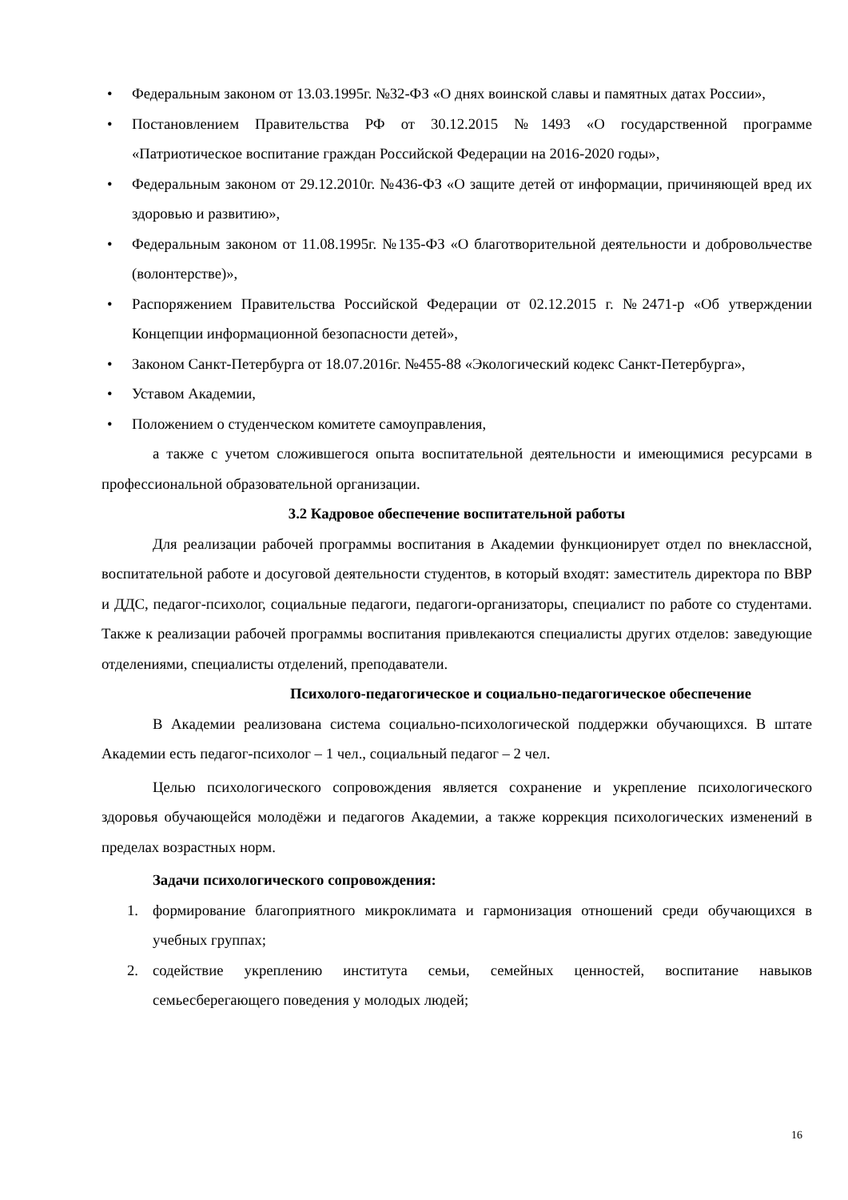• Федеральным законом от 13.03.1995г. №32-ФЗ «О днях воинской славы и памятных датах России»,
• Постановлением Правительства РФ от 30.12.2015 №1493 «О государственной программе «Патриотическое воспитание граждан Российской Федерации на 2016-2020 годы»,
• Федеральным законом от 29.12.2010г. №436-ФЗ «О защите детей от информации, причиняющей вред их здоровью и развитию»,
• Федеральным законом от 11.08.1995г. №135-ФЗ «О благотворительной деятельности и добровольчестве (волонтерстве)»,
• Распоряжением Правительства Российской Федерации от 02.12.2015 г. №2471-р «Об утверждении Концепции информационной безопасности детей»,
• Законом Санкт-Петербурга от 18.07.2016г. №455-88 «Экологический кодекс Санкт-Петербурга»,
• Уставом Академии,
• Положением о студенческом комитете самоуправления,
а также с учетом сложившегося опыта воспитательной деятельности и имеющимися ресурсами в профессиональной образовательной организации.
3.2 Кадровое обеспечение воспитательной работы
Для реализации рабочей программы воспитания в Академии функционирует отдел по внеклассной, воспитательной работе и досуговой деятельности студентов, в который входят: заместитель директора по ВВР и ДДС, педагог-психолог, социальные педагоги, педагоги-организаторы, специалист по работе со студентами. Также к реализации рабочей программы воспитания привлекаются специалисты других отделов: заведующие отделениями, специалисты отделений, преподаватели.
Психолого-педагогическое и социально-педагогическое обеспечение
В Академии реализована система социально-психологической поддержки обучающихся. В штате Академии есть педагог-психолог – 1 чел., социальный педагог – 2 чел.
Целью психологического сопровождения является сохранение и укрепление психологического здоровья обучающейся молодёжи и педагогов Академии, а также коррекция психологических изменений в пределах возрастных норм.
Задачи психологического сопровождения:
1. формирование благоприятного микроклимата и гармонизация отношений среди обучающихся в учебных группах;
2. содействие укреплению института семьи, семейных ценностей, воспитание навыков семьесберегающего поведения у молодых людей;
16